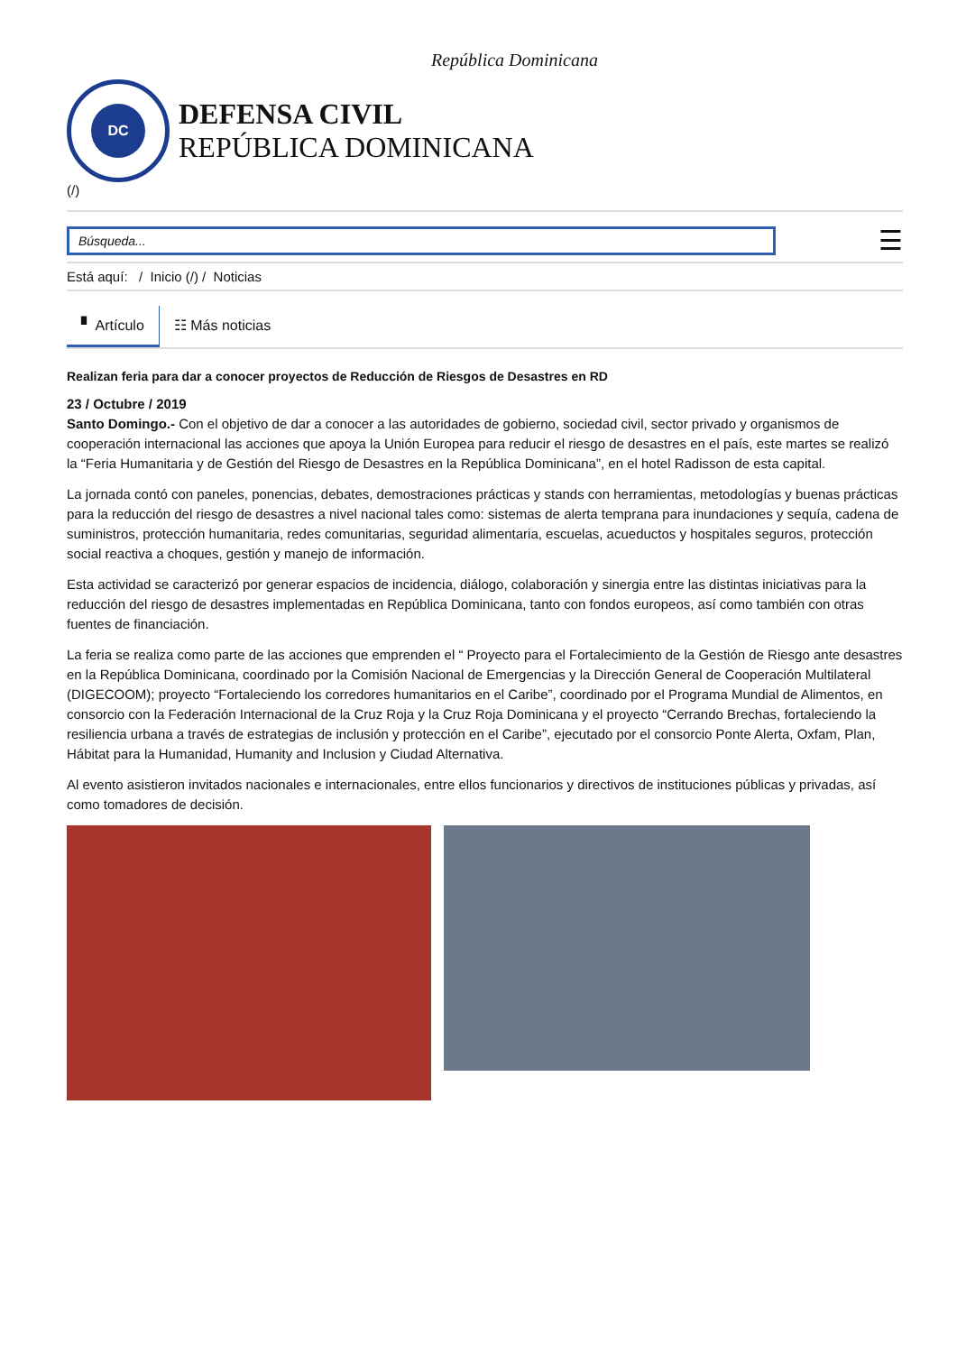República Dominicana
DC
DEFENSA CIVIL
REPÚBLICA DOMINICANA
(/)
Búsqueda...
☰
Está aquí: / Inicio (/) / Noticias
▘ Artículo ☷ Más noticias
Realizan feria para dar a conocer proyectos de Reducción de Riesgos de Desastres en RD
23 / Octubre / 2019
Santo Domingo.- Con el objetivo de dar a conocer a las autoridades de gobierno, sociedad civil, sector privado y organismos de cooperación internacional las acciones que apoya la Unión Europea para reducir el riesgo de desastres en el país, este martes se realizó la “Feria Humanitaria y de Gestión del Riesgo de Desastres en la República Dominicana”, en el hotel Radisson de esta capital.
La jornada contó con paneles, ponencias, debates, demostraciones prácticas y stands con herramientas, metodologías y buenas prácticas para la reducción del riesgo de desastres a nivel nacional tales como: sistemas de alerta temprana para inundaciones y sequía, cadena de suministros, protección humanitaria, redes comunitarias, seguridad alimentaria, escuelas, acueductos y hospitales seguros, protección social reactiva a choques, gestión y manejo de información.
Esta actividad se caracterizó por generar espacios de incidencia, diálogo, colaboración y sinergia entre las distintas iniciativas para la reducción del riesgo de desastres implementadas en República Dominicana, tanto con fondos europeos, así como también con otras fuentes de financiación.
La feria se realiza como parte de las acciones que emprenden el “ Proyecto para el Fortalecimiento de la Gestión de Riesgo ante desastres en la República Dominicana, coordinado por la Comisión Nacional de Emergencias y la Dirección General de Cooperación Multilateral (DIGECOOM); proyecto “Fortaleciendo los corredores humanitarios en el Caribe”, coordinado por el Programa Mundial de Alimentos, en consorcio con la Federación Internacional de la Cruz Roja y la Cruz Roja Dominicana y el proyecto “Cerrando Brechas, fortaleciendo la resiliencia urbana a través de estrategias de inclusión y protección en el Caribe”, ejecutado por el consorcio Ponte Alerta, Oxfam, Plan, Hábitat para la Humanidad, Humanity and Inclusion y Ciudad Alternativa.
Al evento asistieron invitados nacionales e internacionales, entre ellos funcionarios y directivos de instituciones públicas y privadas, así como tomadores de decisión.